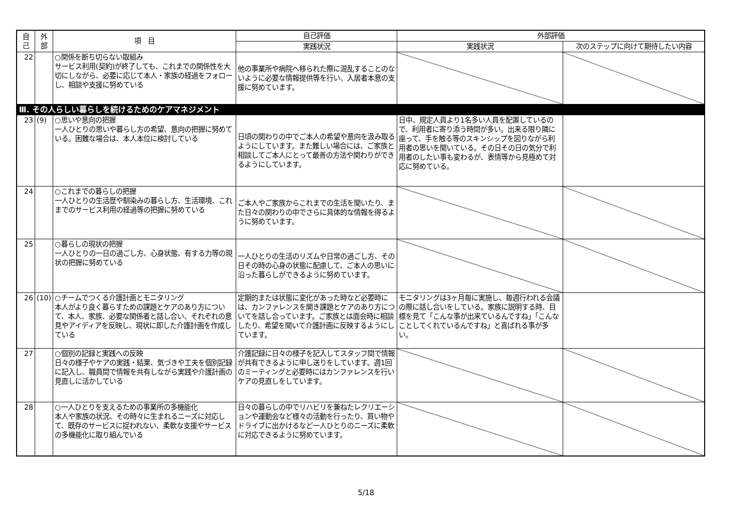| 自 己 | 外 部 | 項 目 | 自己評価 | 外部評価 | |
| --- | --- | --- | --- | --- | --- |
| | | | 実践状況 | 実践状況 | 次のステップに向けて期待したい内容 |
| 22 | | ○関係を断ち切らない取組み サービス利用(契約)が終了しても、これまでの関係性を大切にしながら、必要に応じて本人・家族の経過をフォローし、相談や支援に努めている | 他の事業所や病院へ移られた際に混乱することのないように必要な情報提供等を行い、入居者本意の支援に努めています。 | | |
| Ⅲ. その人らしい暮らしを続けるためのケアマネジメント | | | | | |
| 23 | (9) | ○思いや意向の把握 一人ひとりの思いや暮らし方の希望、意向の把握に努めている。困難な場合は、本人本位に検討している | 日頃の関わりの中でご本人の希望や意向を汲み取るようにしています。また難しい場合には、ご家族と相談してご本人にとって最善の方法や関わりができるようにしています。 | 日中、規定人員より1名多い人員を配置しているので、利用者に寄り添う時間が多い。出来る限り隣に座って、手を触る等のスキンシップを図りながら利用者の思いを聞いている。その日その日の気分で利用者のしたい事も変わるが、表情等から見極めて対応に努めている。 | |
| 24 | | ○これまでの暮らしの把握 一人ひとりの生活歴や馴染みの暮らし方、生活環境、これまでのサービス利用の経過等の把握に努めている | ご本人やご家族からこれまでの生活を聞いたり、また日々の関わりの中でさらに具体的な情報を得るように努めています。 | | |
| 25 | | ○暮らしの現状の把握 一人ひとりの一日の過ごし方、心身状態、有する力等の現状の把握に努めている | 一人ひとりの生活のリズムや日常の過ごし方、その日その時の心身の状態に配慮して、ご本人の思いに沿った暮らしができるように努めています。 | | |
| 26 | (10) | ○チームでつくる介護計画とモニタリング 本人がより良く暮らすための課題とケアのあり方について、本人、家族、必要な関係者と話し合い、それぞれの意見やアイディアを反映し、現状に即した介護計画を作成している | 定期的または状態に変化があった時など必要時には、カンファレンスを開き課題とケアのあり方についてを話し合っています。ご家族とは面会時に相談したり、希望を聞いて介護計画に反映するようにしています。 | モニタリングは3ヶ月毎に実施し、毎週行われる会議の際に話し合いをしている。家族に説明する時、目標を見て「こんな事が出来ているんですね」「こんなことしてくれているんですね」と喜ばれる事が多い。 | |
| 27 | | ○個別の記録と実践への反映 日々の様子やケアの実践・結果、気づきや工夫を個別記録に記入し、職員間で情報を共有しながら実践や介護計画の見直しに活かしている | 介護記録に日々の様子を記入してスタッフ間で情報が共有できるように申し送りをしています。週1回のミーティングと必要時にはカンファレンスを行いケアの見直しをしています。 | | |
| 28 | | ○一人ひとりを支えるための事業所の多機能化 本人や家族の状況、その時々に生まれるニーズに対応して、既存のサービスに捉われない、柔軟な支援やサービスの多機能化に取り組んでいる | 日々の暮らしの中でリハビリを兼ねたレクリエーションや運動会など様々の活動を行ったり、買い物やドライブに出かけるなど一人ひとりのニーズに柔軟に対応できるように努めています。 | | |
5/18